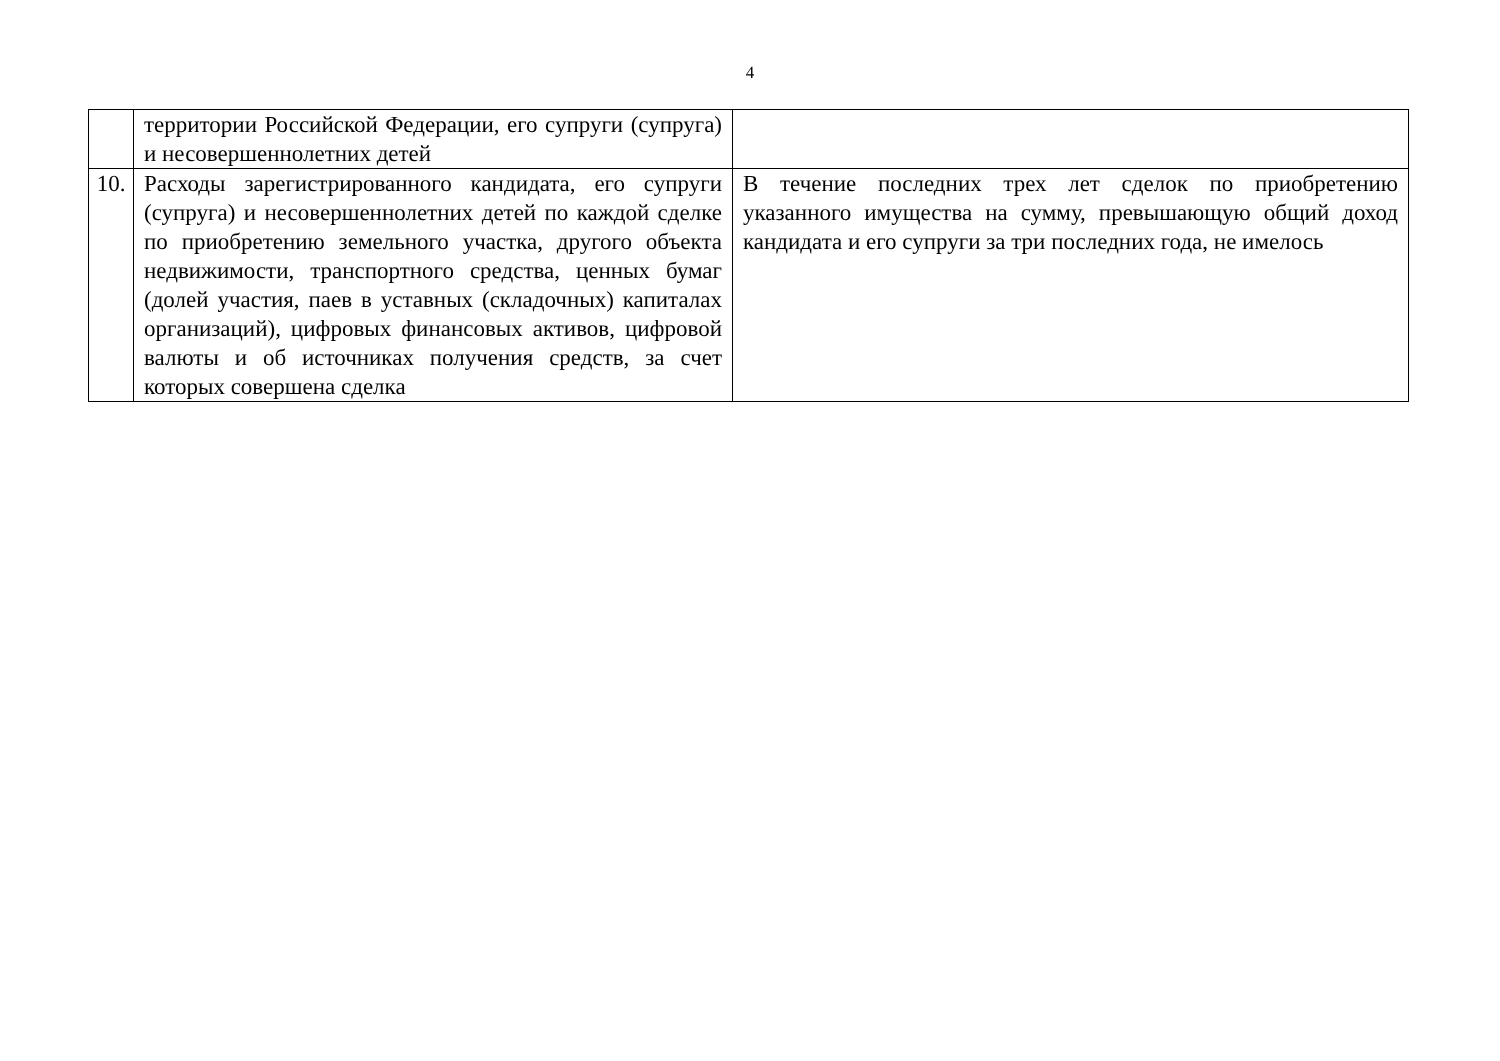4
| | территории Российской Федерации, его супруги (супруга) и несовершеннолетних детей | |
| 10. | Расходы зарегистрированного кандидата, его супруги (супруга) и несовершеннолетних детей по каждой сделке по приобретению земельного участка, другого объекта недвижимости, транспортного средства, ценных бумаг (долей участия, паев в уставных (складочных) капиталах организаций), цифровых финансовых активов, цифровой валюты и об источниках получения средств, за счет которых совершена сделка | В течение последних трех лет сделок по приобретению указанного имущества на сумму, превышающую общий доход кандидата и его супруги за три последних года, не имелось |